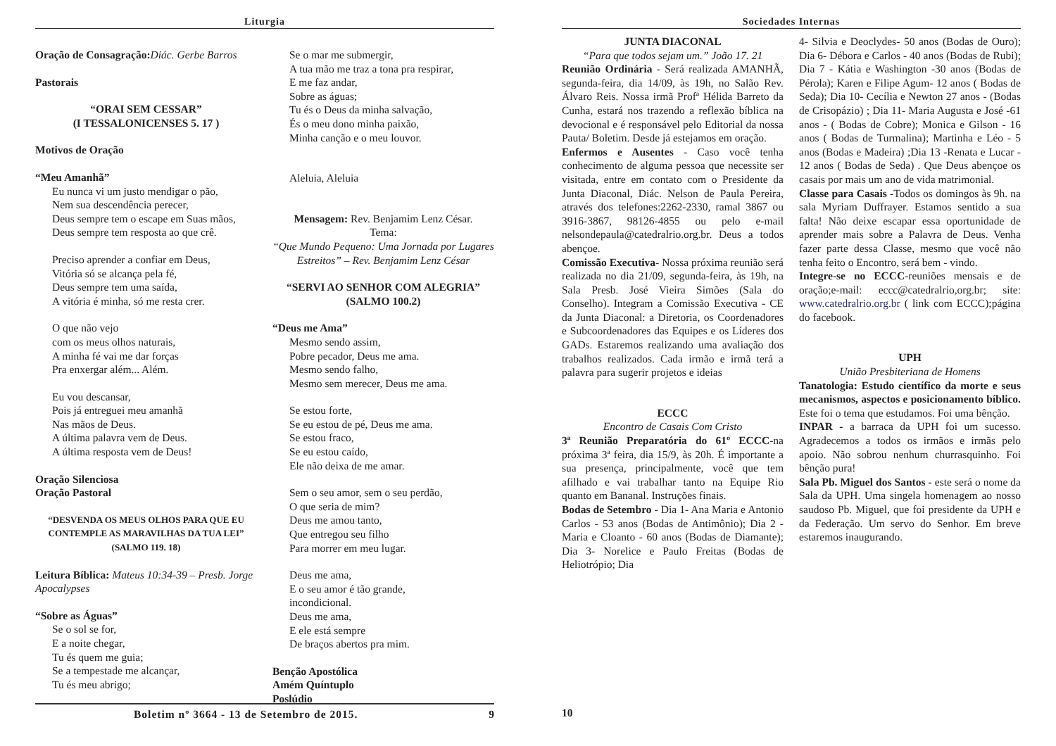Liturgia
Oração de Consagração: Diác. Gerbe Barros
Pastorais
“ORAI SEM CESSAR”
(I TESSALONICENSES 5. 17 )
Motivos de Oração
“Meu Amanhã”
Eu nunca vi um justo mendigar o pão,
Nem sua descendência perecer,
Deus sempre tem o escape em Suas mãos,
Deus sempre tem resposta ao que crê.
Preciso aprender a confiar em Deus,
Vitória só se alcança pela fé,
Deus sempre tem uma saída,
A vitória é minha, só me resta crer.
O que não vejo
com os meus olhos naturais,
A minha fé vai me dar forças
Pra enxergar além... Além.
Eu vou descansar,
Pois já entreguei meu amanhã
Nas mãos de Deus.
A última palavra vem de Deus.
A última resposta vem de Deus!
Oração Silenciosa
Oração Pastoral
“DESVENDA OS MEUS OLHOS PARA QUE EU CONTEMPLE AS MARAVILHAS DA TUA LEI”
(SALMO 119. 18)
Leitura Bíblica: Mateus 10:34-39 – Presb. Jorge Apocalypses
“Sobre as Águas”
Se o sol se for,
E a noite chegar,
Tu és quem me guia;
Se a tempestade me alcançar,
Tu és meu abrigo;
Se o mar me submergir,
A tua mão me traz a tona pra respirar,
E me faz andar,
Sobre as águas;
Tu és o Deus da minha salvação,
És o meu dono minha paixão,
Minha canção e o meu louvor.
Aleluia, Aleluia
Mensagem: Rev. Benjamim Lenz César.
Tema:
“Que Mundo Pequeno: Uma Jornada por Lugares Estreitos” – Rev. Benjamim Lenz César
“SERVI AO SENHOR COM ALEGRIA”
(SALMO 100.2)
“Deus me Ama”
Mesmo sendo assim,
Pobre pecador, Deus me ama.
Mesmo sendo falho,
Mesmo sem merecer, Deus me ama.
Se estou forte,
Se eu estou de pé, Deus me ama.
Se estou fraco,
Se eu estou caído,
Ele não deixa de me amar.
Sem o seu amor, sem o seu perdão,
O que seria de mim?
Deus me amou tanto,
Que entregou seu filho
Para morrer em meu lugar.
Deus me ama,
E o seu amor é tão grande,
incondicional.
Deus me ama,
E ele está sempre
De braços abertos pra mim.
Benção Apostólica
Amém Quíntuplo
Poslúdio
Boletim nº 3664 - 13 de Setembro de 2015. 9
Sociedades Internas
JUNTA DIACONAL
“Para que todos sejam um.” João 17. 21
Reunião Ordinária - Será realizada AMANHÃ, segunda-feira, dia 14/09, às 19h, no Salão Rev. Álvaro Reis. Nossa irmã Profª Hélida Barreto da Cunha, estará nos trazendo a reflexão bíblica na devocional e é responsável pelo Editorial da nossa Pauta/ Boletim. Desde já estejamos em oração.
Enfermos e Ausentes - Caso você tenha conhecimento de alguma pessoa que necessite ser visitada, entre em contato com o Presidente da Junta Diaconal, Diác. Nelson de Paula Pereira, através dos telefones:2262-2330, ramal 3867 ou 3916-3867, 98126-4855 ou pelo e-mail nelsondepaula@catedralrio.org.br. Deus a todos abençoe.
Comissão Executiva- Nossa próxima reunião será realizada no dia 21/09, segunda-feira, às 19h, na Sala Presb. José Vieira Simões (Sala do Conselho). Integram a Comissão Executiva - CE da Junta Diaconal: a Diretoria, os Coordenadores e Subcoordenadores das Equipes e os Líderes dos GADs. Estaremos realizando uma avaliação dos trabalhos realizados. Cada irmão e irmã terá a palavra para sugerir projetos e ideias
ECCC
Encontro de Casais Com Cristo
3ª Reunião Preparatória do 61º ECCC-na próxima 3ª feira, dia 15/9, às 20h. É importante a sua presença, principalmente, você que tem afilhado e vai trabalhar tanto na Equipe Rio quanto em Bananal. Instruções finais.
Bodas de Setembro - Dia 1- Ana Maria e Antonio Carlos - 53 anos (Bodas de Antimônio); Dia 2 - Maria e Cloanto - 60 anos (Bodas de Diamante); Dia 3- Norelice e Paulo Freitas (Bodas de Heliotrópio; Dia
4- Silvia e Deoclydes- 50 anos (Bodas de Ouro); Dia 6- Débora e Carlos - 40 anos (Bodas de Rubi); Dia 7 - Kátia e Washington -30 anos (Bodas de Pérola); Karen e Filipe Agum- 12 anos ( Bodas de Seda); Dia 10- Cecília e Newton 27 anos - (Bodas de Crisopázio) ; Dia 11- Maria Augusta e José -61 anos - ( Bodas de Cobre); Monica e Gilson - 16 anos ( Bodas de Turmalina); Martinha e Léo - 5 anos (Bodas e Madeira) ;Dia 13 -Renata e Lucar - 12 anos ( Bodas de Seda) . Que Deus abençoe os casais por mais um ano de vida matrimonial.
Classe para Casais -Todos os domingos às 9h. na sala Myriam Duffrayer. Estamos sentido a sua falta! Não deixe escapar essa oportunidade de aprender mais sobre a Palavra de Deus. Venha fazer parte dessa Classe, mesmo que você não tenha feito o Encontro, será bem - vindo.
Integre-se no ECCC-reuniões mensais e de oração;e-mail: eccc@catedralrio,org.br; site: www.catedralrio.org.br ( link com ECCC);página do facebook.
UPH
União Presbiteriana de Homens
Tanatologia: Estudo científico da morte e seus mecanismos, aspectos e posicionamento bíblico. Este foi o tema que estudamos. Foi uma bênção.
INPAR - a barraca da UPH foi um sucesso. Agradecemos a todos os irmãos e irmãs pelo apoio. Não sobrou nenhum churrasquinho. Foi bênção pura!
Sala Pb. Miguel dos Santos - este será o nome da Sala da UPH. Uma singela homenagem ao nosso saudoso Pb. Miguel, que foi presidente da UPH e da Federação. Um servo do Senhor. Em breve estaremos inaugurando.
10